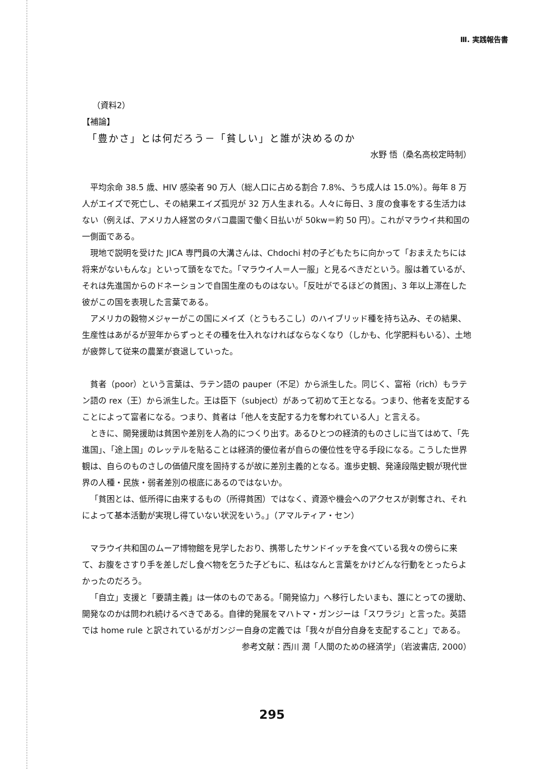Ⅲ. 実践報告書
（資料2）
【補論】
「豊かさ」とは何だろう－「貧しい」と誰が決めるのか
水野 悟（桑名高校定時制）
平均余命 38.5 歳、HIV 感染者 90 万人（総人口に占める割合 7.8%、うち成人は 15.0%）。毎年 8 万人がエイズで死亡し、その結果エイズ孤児が 32 万人生まれる。人々に毎日、3 度の食事をする生活力はない（例えば、アメリカ人経営のタバコ農園で働く日払いが 50kw＝約 50 円）。これがマラウイ共和国の一側面である。
現地で説明を受けた JICA 専門員の大溝さんは、Chdochi 村の子どもたちに向かって「おまえたちには将来がないもんな」といって頭をなでた。「マラウイ人＝人一服」と見るべきだという。服は着ているが、それは先進国からのドネーションで自国生産のものはない。「反吐がでるほどの貧困」、3 年以上滞在した彼がこの国を表現した言葉である。
アメリカの穀物メジャーがこの国にメイズ（とうもろこし）のハイブリッド種を持ち込み、その結果、生産性はあがるが翌年からずっとその種を仕入れなければならなくなり（しかも、化学肥料もいる）、土地が疲弊して従来の農業が衰退していった。
貧者（poor）という言葉は、ラテン語の pauper（不足）から派生した。同じく、富裕（rich）もラテン語の rex（王）から派生した。王は臣下（subject）があって初めて王となる。つまり、他者を支配することによって富者になる。つまり、貧者は「他人を支配する力を奪われている人」と言える。
ときに、開発援助は貧困や差別を人為的につくり出す。あるひとつの経済的ものさしに当てはめて、「先進国」、「途上国」のレッテルを貼ることは経済的優位者が自らの優位性を守る手段になる。こうした世界観は、自らのものさしの価値尺度を固持するが故に差別主義的となる。進歩史観、発達段階史観が現代世界の人種・民族・弱者差別の根底にあるのではないか。
「貧困とは、低所得に由来するもの（所得貧困）ではなく、資源や機会へのアクセスが剥奪され、それによって基本活動が実現し得ていない状況をいう。」（アマルティア・セン）
マラウイ共和国のムーア博物館を見学したおり、携帯したサンドイッチを食べている我々の傍らに来て、お腹をさすり手を差しだし食べ物を乞うた子どもに、私はなんと言葉をかけどんな行動をとったらよかったのだろう。
「自立」支援と「要請主義」は一体のものである。「開発協力」へ移行したいまも、誰にとっての援助、開発なのかは問われ続けるべきである。自律的発展をマハトマ・ガンジーは「スワラジ」と言った。英語では home rule と訳されているがガンジー自身の定義では「我々が自分自身を支配すること」である。
参考文献：西川 潤「人間のための経済学」（岩波書店, 2000）
295